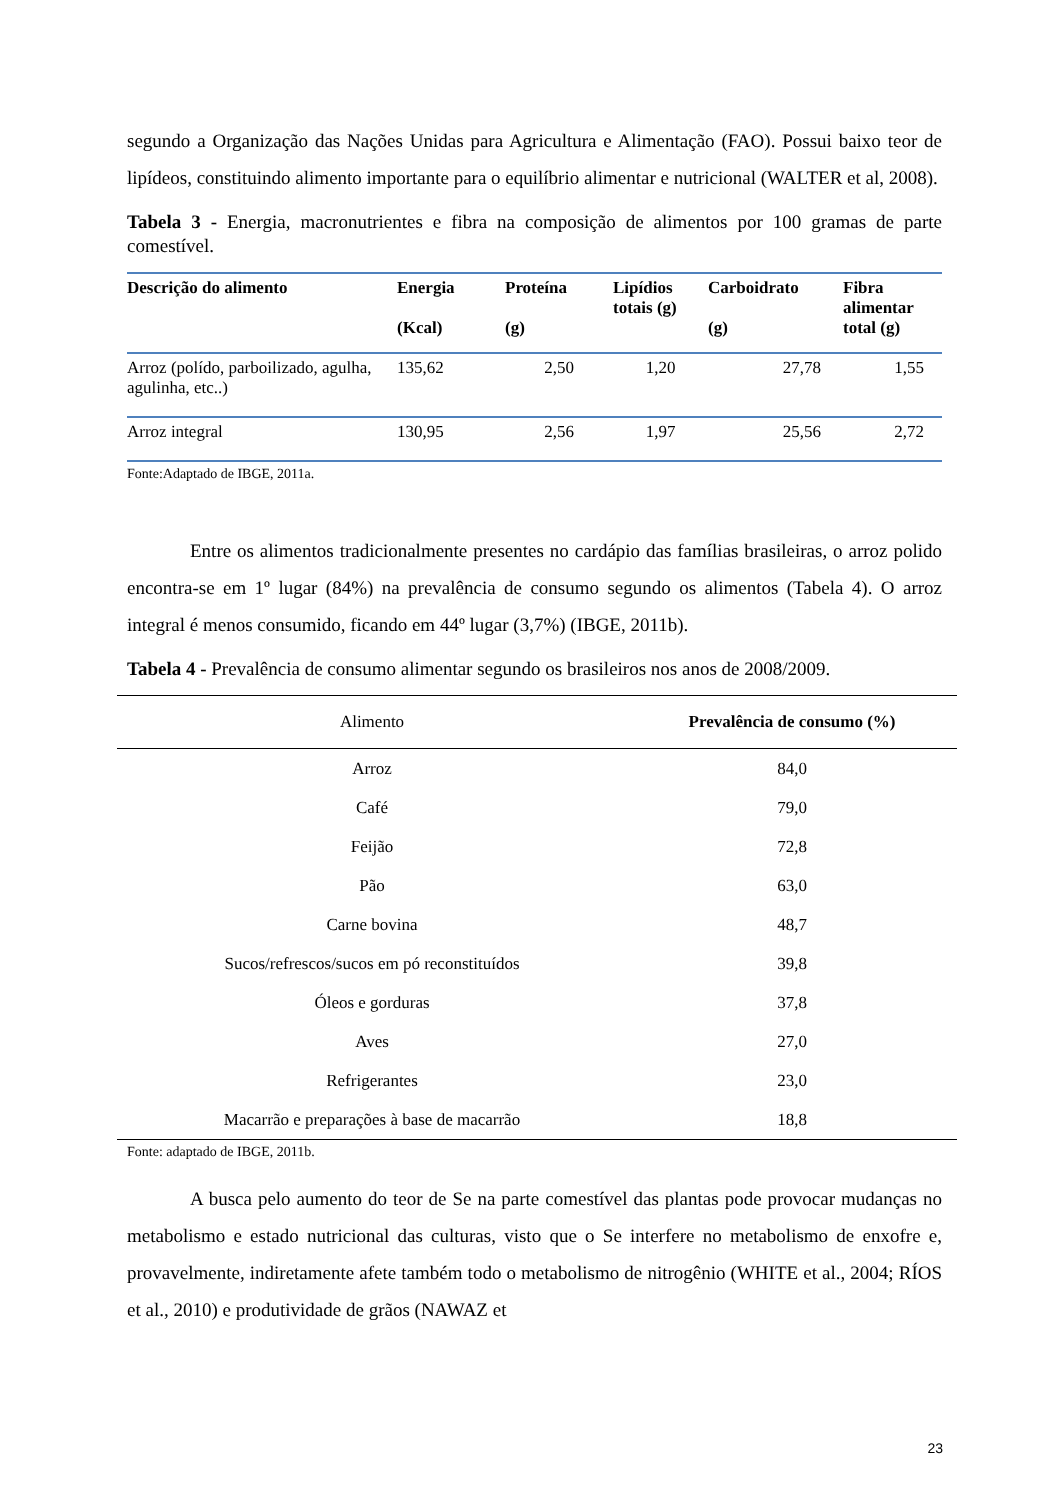segundo a Organização das Nações Unidas para Agricultura e Alimentação (FAO). Possui baixo teor de lipídeos, constituindo alimento importante para o equilíbrio alimentar e nutricional (WALTER et al, 2008).
Tabela 3 - Energia, macronutrientes e fibra na composição de alimentos por 100 gramas de parte comestível.
| Descrição do alimento | Energia (Kcal) | Proteína (g) | Lipídios totais (g) | Carboidrato (g) | Fibra alimentar total (g) |
| --- | --- | --- | --- | --- | --- |
| Arroz (polído, parboilizado, agulha, agulinha, etc..) | 135,62 | 2,50 | 1,20 | 27,78 | 1,55 |
| Arroz integral | 130,95 | 2,56 | 1,97 | 25,56 | 2,72 |
Fonte:Adaptado de IBGE, 2011a.
Entre os alimentos tradicionalmente presentes no cardápio das famílias brasileiras, o arroz polido encontra-se em 1º lugar (84%) na prevalência de consumo segundo os alimentos (Tabela 4). O arroz integral é menos consumido, ficando em 44º lugar (3,7%) (IBGE, 2011b).
Tabela 4 - Prevalência de consumo alimentar segundo os brasileiros nos anos de 2008/2009.
| Alimento | Prevalência de consumo (%) |
| --- | --- |
| Arroz | 84,0 |
| Café | 79,0 |
| Feijão | 72,8 |
| Pão | 63,0 |
| Carne bovina | 48,7 |
| Sucos/refrescos/sucos em pó reconstituídos | 39,8 |
| Óleos e gorduras | 37,8 |
| Aves | 27,0 |
| Refrigerantes | 23,0 |
| Macarrão e preparações à base de macarrão | 18,8 |
Fonte: adaptado de IBGE, 2011b.
A busca pelo aumento do teor de Se na parte comestível das plantas pode provocar mudanças no metabolismo e estado nutricional das culturas, visto que o Se interfere no metabolismo de enxofre e, provavelmente, indiretamente afete também todo o metabolismo de nitrogênio (WHITE et al., 2004; RÍOS et al., 2010) e produtividade de grãos (NAWAZ et
23